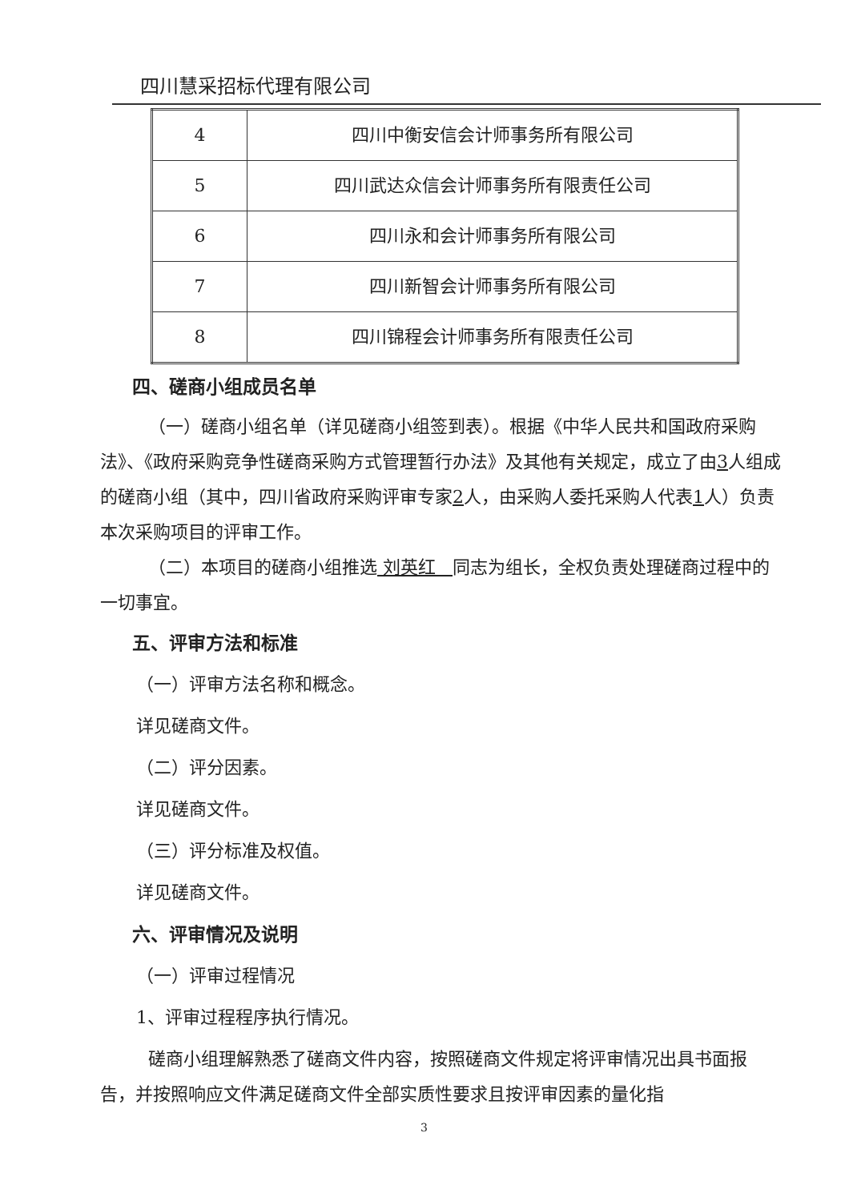四川慧采招标代理有限公司
| 4 | 四川中衡安信会计师事务所有限公司 |
| 5 | 四川武达众信会计师事务所有限责任公司 |
| 6 | 四川永和会计师事务所有限公司 |
| 7 | 四川新智会计师事务所有限公司 |
| 8 | 四川锦程会计师事务所有限责任公司 |
四、磋商小组成员名单
（一）磋商小组名单（详见磋商小组签到表）。根据《中华人民共和国政府采购法》、《政府采购竞争性磋商采购方式管理暂行办法》及其他有关规定，成立了由3人组成的磋商小组（其中，四川省政府采购评审专家2人，由采购人委托采购人代表1人）负责本次采购项目的评审工作。
（二）本项目的磋商小组推选 刘英红 同志为组长，全权负责处理磋商过程中的一切事宜。
五、评审方法和标准
（一）评审方法名称和概念。
详见磋商文件。
（二）评分因素。
详见磋商文件。
（三）评分标准及权值。
详见磋商文件。
六、评审情况及说明
（一）评审过程情况
1、评审过程程序执行情况。
磋商小组理解熟悉了磋商文件内容，按照磋商文件规定将评审情况出具书面报告，并按照响应文件满足磋商文件全部实质性要求且按评审因素的量化指
3